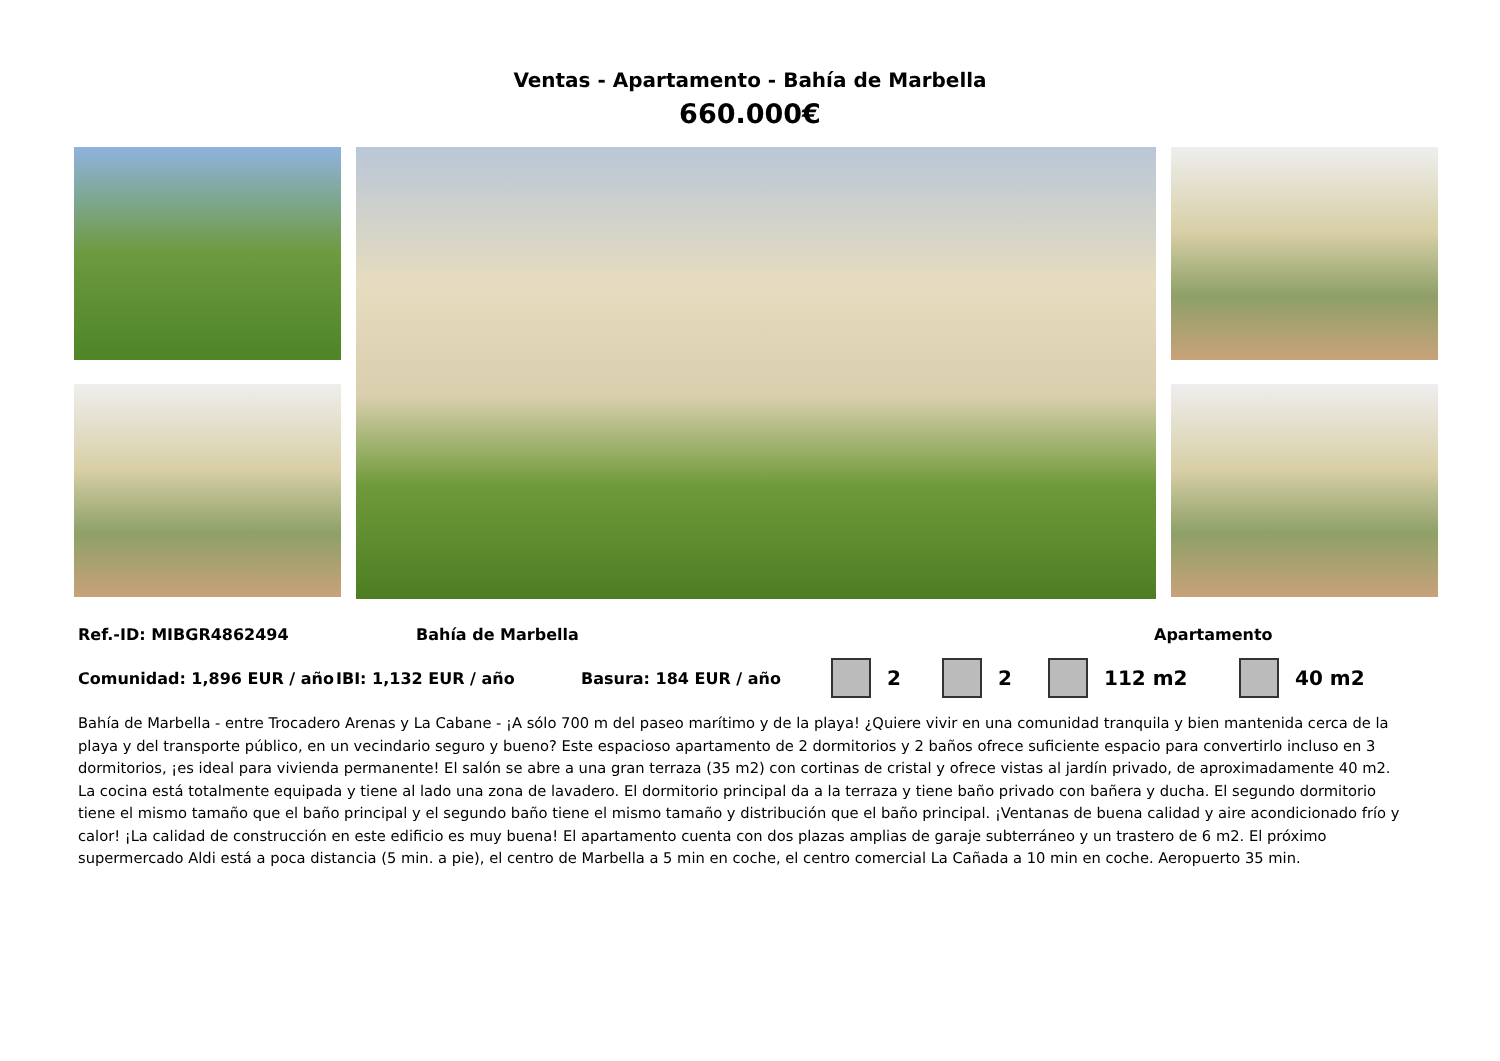Ventas - Apartamento - Bahía de Marbella
660.000€
Ref.-ID: MIBGR4862494 Bahía de Marbella Apartamento
Comunidad: 1,896 EUR / año IBI: 1,132 EUR / año Basura: 184 EUR / año 2 2 112 m2 40 m2
Bahía de Marbella - entre Trocadero Arenas y La Cabane - ¡A sólo 700 m del paseo marítimo y de la playa! ¿Quiere vivir en una comunidad tranquila y bien mantenida cerca de la playa y del transporte público, en un vecindario seguro y bueno? Este espacioso apartamento de 2 dormitorios y 2 baños ofrece suficiente espacio para convertirlo incluso en 3 dormitorios, ¡es ideal para vivienda permanente! El salón se abre a una gran terraza (35 m2) con cortinas de cristal y ofrece vistas al jardín privado, de aproximadamente 40 m2. La cocina está totalmente equipada y tiene al lado una zona de lavadero. El dormitorio principal da a la terraza y tiene baño privado con bañera y ducha. El segundo dormitorio tiene el mismo tamaño que el baño principal y el segundo baño tiene el mismo tamaño y distribución que el baño principal. ¡Ventanas de buena calidad y aire acondicionado frío y calor! ¡La calidad de construcción en este edificio es muy buena! El apartamento cuenta con dos plazas amplias de garaje subterráneo y un trastero de 6 m2. El próximo supermercado Aldi está a poca distancia (5 min. a pie), el centro de Marbella a 5 min en coche, el centro comercial La Cañada a 10 min en coche. Aeropuerto 35 min.